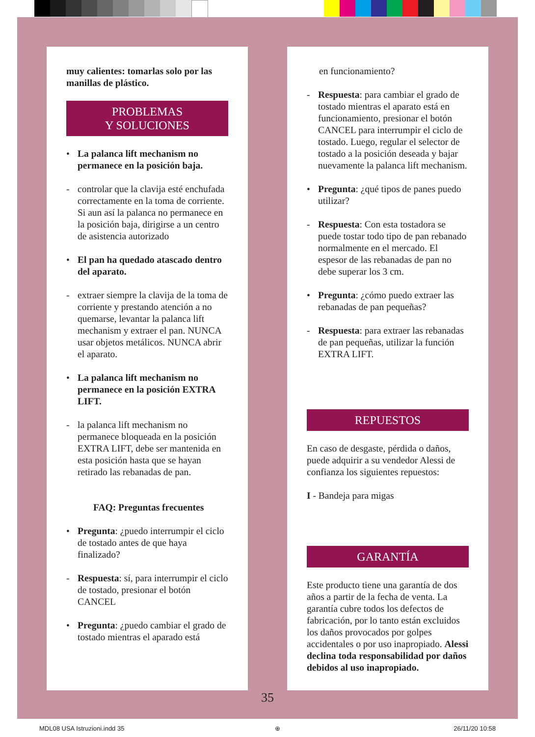muy calientes: tomarlas solo por las manillas de plástico.
PROBLEMAS
Y SOLUCIONES
• La palanca lift mechanism no permanece en la posición baja.
- controlar que la clavija esté enchufada correctamente en la toma de corriente. Si aun así la palanca no permanece en la posición baja, dirigirse a un centro de asistencia autorizado
• El pan ha quedado atascado dentro del aparato.
- extraer siempre la clavija de la toma de corriente y prestando atención a no quemarse, levantar la palanca lift mechanism y extraer el pan. NUNCA usar objetos metálicos. NUNCA abrir el aparato.
• La palanca lift mechanism no permanece en la posición EXTRA LIFT.
- la palanca lift mechanism no permanece bloqueada en la posición EXTRA LIFT, debe ser mantenida en esta posición hasta que se hayan retirado las rebanadas de pan.
FAQ: Preguntas frecuentes
• Pregunta: ¿puedo interrumpir el ciclo de tostado antes de que haya finalizado?
- Respuesta: sí, para interrumpir el ciclo de tostado, presionar el botón CANCEL
• Pregunta: ¿puedo cambiar el grado de tostado mientras el aparado está
en funcionamiento?
- Respuesta: para cambiar el grado de tostado mientras el aparato está en funcionamiento, presionar el botón CANCEL para interrumpir el ciclo de tostado. Luego, regular el selector de tostado a la posición deseada y bajar nuevamente la palanca lift mechanism.
• Pregunta: ¿qué tipos de panes puedo utilizar?
- Respuesta: Con esta tostadora se puede tostar todo tipo de pan rebanado normalmente en el mercado. El espesor de las rebanadas de pan no debe superar los 3 cm.
• Pregunta: ¿cómo puedo extraer las rebanadas de pan pequeñas?
- Respuesta: para extraer las rebanadas de pan pequeñas, utilizar la función EXTRA LIFT.
REPUESTOS
En caso de desgaste, pérdida o daños, puede adquirir a su vendedor Alessi de confianza los siguientes repuestos:
I - Bandeja para migas
GARANTÍA
Este producto tiene una garantía de dos años a partir de la fecha de venta. La garantía cubre todos los defectos de fabricación, por lo tanto están excluidos los daños provocados por golpes accidentales o por uso inapropiado. Alessi declina toda responsabilidad por daños debidos al uso inapropiado.
35
MDL08 USA Istruzioni.indd 35 ⊕ 26/11/20 10:58